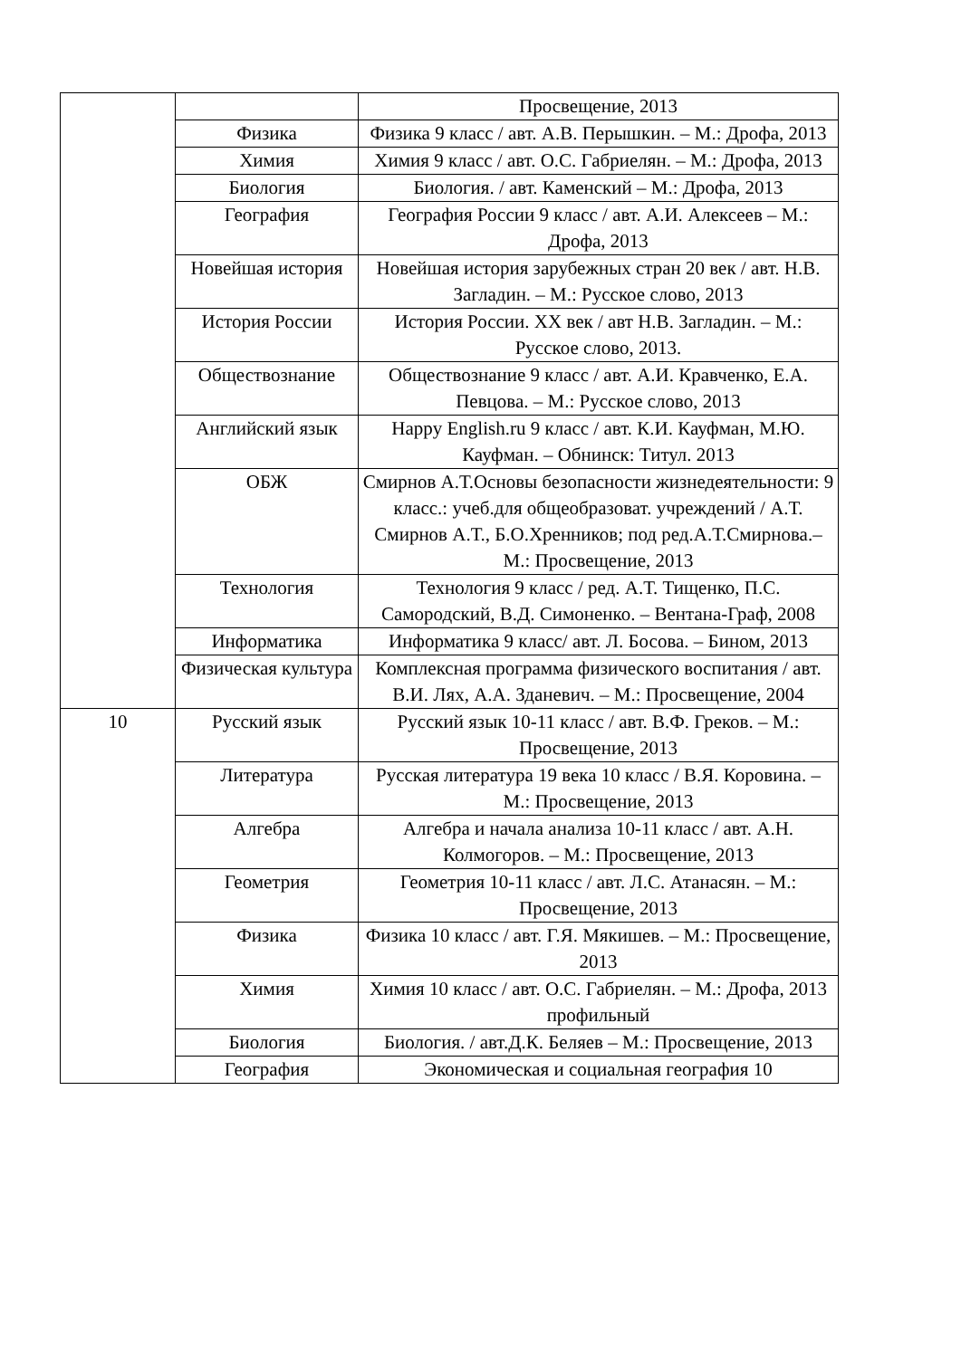| | | Просвещение, 2013 |
| | Физика | Физика 9 класс / авт. А.В. Перышкин. – М.: Дрофа, 2013 |
| | Химия | Химия 9 класс / авт. О.С. Габриелян. – М.: Дрофа, 2013 |
| | Биология | Биология. / авт. Каменский – М.: Дрофа, 2013 |
| | География | География России 9 класс / авт. А.И. Алексеев – М.: Дрофа, 2013 |
| | Новейшая история | Новейшая история зарубежных стран 20 век / авт. Н.В. Загладин. – М.: Русское слово, 2013 |
| | История России | История России. XX век / авт Н.В. Загладин. – М.: Русское слово, 2013. |
| | Обществознание | Обществознание 9 класс / авт. А.И. Кравченко, Е.А. Певцова. – М.: Русское слово, 2013 |
| | Английский язык | Happy English.ru 9 класс / авт. К.И. Кауфман, М.Ю. Кауфман. – Обнинск: Титул. 2013 |
| | ОБЖ | Смирнов А.Т.Основы безопасности жизнедеятельности: 9 класс.: учеб.для общеобразоват. учреждений / А.Т. Смирнов А.Т., Б.О.Хренников; под ред.А.Т.Смирнова.– М.: Просвещение, 2013 |
| | Технология | Технология 9 класс / ред. А.Т. Тищенко, П.С. Самородский, В.Д. Симоненко. – Вентана-Граф, 2008 |
| | Информатика | Информатика 9 класс/ авт. Л. Босова. – Бином, 2013 |
| | Физическая культура | Комплексная программа физического воспитания / авт. В.И. Лях, А.А. Зданевич. – М.: Просвещение, 2004 |
| 10 | Русский язык | Русский язык 10-11 класс / авт. В.Ф. Греков. – М.: Просвещение, 2013 |
| | Литература | Русская литература 19 века 10 класс / В.Я. Коровина. – М.: Просвещение, 2013 |
| | Алгебра | Алгебра и начала анализа 10-11 класс / авт. А.Н. Колмогоров. – М.: Просвещение, 2013 |
| | Геометрия | Геометрия 10-11 класс / авт. Л.С. Атанасян. – М.: Просвещение, 2013 |
| | Физика | Физика 10 класс / авт. Г.Я. Мякишев. – М.: Просвещение, 2013 |
| | Химия | Химия 10 класс / авт. О.С. Габриелян. – М.: Дрофа, 2013 профильный |
| | Биология | Биология. / авт.Д.К. Беляев – М.: Просвещение, 2013 |
| | География | Экономическая и социальная география 10 |